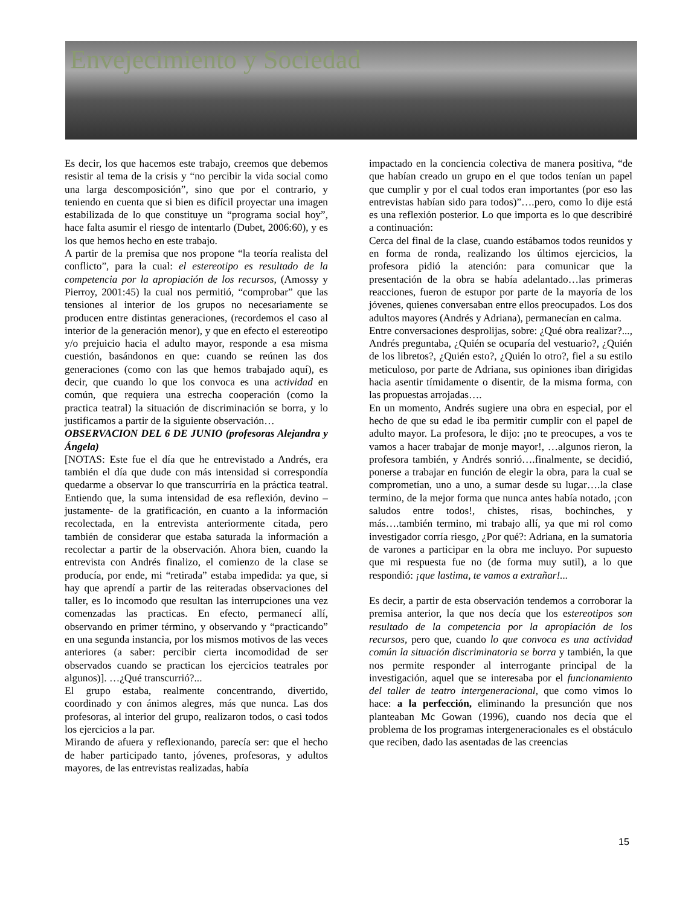Envejecimiento y Sociedad
Es decir, los que hacemos este trabajo, creemos que debemos resistir al tema de la crisis y “no percibir la vida social como una larga descomposición”, sino que por el contrario, y teniendo en cuenta que si bien es difícil proyectar una imagen estabilizada de lo que constituye un “programa social hoy”, hace falta asumir el riesgo de intentarlo (Dubet, 2006:60), y es los que hemos hecho en este trabajo.
A partir de la premisa que nos propone “la teoría realista del conflicto”, para la cual: el estereotipo es resultado de la competencia por la apropiación de los recursos, (Amossy y Pierroy, 2001:45) la cual nos permitió, “comprobar” que las tensiones al interior de los grupos no necesariamente se producen entre distintas generaciones, (recordemos el caso al interior de la generación menor), y que en efecto el estereotipo y/o prejuicio hacia el adulto mayor, responde a esa misma cuestión, basándonos en que: cuando se reúnen las dos generaciones (como con las que hemos trabajado aquí), es decir, que cuando lo que los convoca es una actividad en común, que requiera una estrecha cooperación (como la practica teatral) la situación de discriminación se borra, y lo justificamos a partir de la siguiente observación…
OBSERVACION DEL 6 DE JUNIO (profesoras Alejandra y Ángela)
[NOTAS: Este fue el día que he entrevistado a Andrés, era también el día que dude con más intensidad si correspondía quedarme a observar lo que transcurriría en la práctica teatral. Entiendo que, la suma intensidad de esa reflexión, devino –justamente- de la gratificación, en cuanto a la información recolectada, en la entrevista anteriormente citada, pero también de considerar que estaba saturada la información a recolectar a partir de la observación. Ahora bien, cuando la entrevista con Andrés finalizo, el comienzo de la clase se producía, por ende, mi “retirada” estaba impedida: ya que, si hay que aprendí a partir de las reiteradas observaciones del taller, es lo incomodo que resultan las interrupciones una vez comenzadas las practicas. En efecto, permanecí allí, observando en primer término, y observando y “practicando” en una segunda instancia, por los mismos motivos de las veces anteriores (a saber: percibir cierta incomodidad de ser observados cuando se practican los ejercicios teatrales por algunos)]. …¿Qué transcurrió?...
El grupo estaba, realmente concentrando, divertido, coordinado y con ánimos alegres, más que nunca. Las dos profesoras, al interior del grupo, realizaron todos, o casi todos los ejercicios a la par.
Mirando de afuera y reflexionando, parecía ser: que el hecho de haber participado tanto, jóvenes, profesoras, y adultos mayores, de las entrevistas realizadas, había
impactado en la conciencia colectiva de manera positiva, “de que habían creado un grupo en el que todos tenían un papel que cumplir y por el cual todos eran importantes (por eso las entrevistas habían sido para todos)”….pero, como lo dije está es una reflexión posterior. Lo que importa es lo que describiré a continuación:
Cerca del final de la clase, cuando estábamos todos reunidos y en forma de ronda, realizando los últimos ejercicios, la profesora pidió la atención: para comunicar que la presentación de la obra se había adelantado…las primeras reacciones, fueron de estupor por parte de la mayoría de los jóvenes, quienes conversaban entre ellos preocupados. Los dos adultos mayores (Andrés y Adriana), permanecían en calma.
Entre conversaciones desprolijas, sobre: ¿Qué obra realizar?..., Andrés preguntaba, ¿Quién se ocuparía del vestuario?, ¿Quién de los libretos?, ¿Quién esto?, ¿Quién lo otro?, fiel a su estilo meticuloso, por parte de Adriana, sus opiniones iban dirigidas hacia asentir tímidamente o disentir, de la misma forma, con las propuestas arrojadas….
En un momento, Andrés sugiere una obra en especial, por el hecho de que su edad le iba permitir cumplir con el papel de adulto mayor. La profesora, le dijo: ¡no te preocupes, a vos te vamos a hacer trabajar de monje mayor!, …algunos rieron, la profesora también, y Andrés sonrió….finalmente, se decidió, ponerse a trabajar en función de elegir la obra, para la cual se comprometían, uno a uno, a sumar desde su lugar….la clase termino, de la mejor forma que nunca antes había notado, ¡con saludos entre todos!, chistes, risas, bochinches, y más….también termino, mi trabajo allí, ya que mi rol como investigador corría riesgo, ¿Por qué?: Adriana, en la sumatoria de varones a participar en la obra me incluyo. Por supuesto que mi respuesta fue no (de forma muy sutil), a lo que respondió: ¡que lastima, te vamos a extrañar!...
Es decir, a partir de esta observación tendemos a corroborar la premisa anterior, la que nos decía que los estereotipos son resultado de la competencia por la apropiación de los recursos, pero que, cuando lo que convoca es una actividad común la situación discriminatoria se borra y también, la que nos permite responder al interrogante principal de la investigación, aquel que se interesaba por el funcionamiento del taller de teatro intergeneracional, que como vimos lo hace: a la perfección, eliminando la presunción que nos planteaban Mc Gowan (1996), cuando nos decía que el problema de los programas intergeneracionales es el obstáculo que reciben, dado las asentadas de las creencias
15